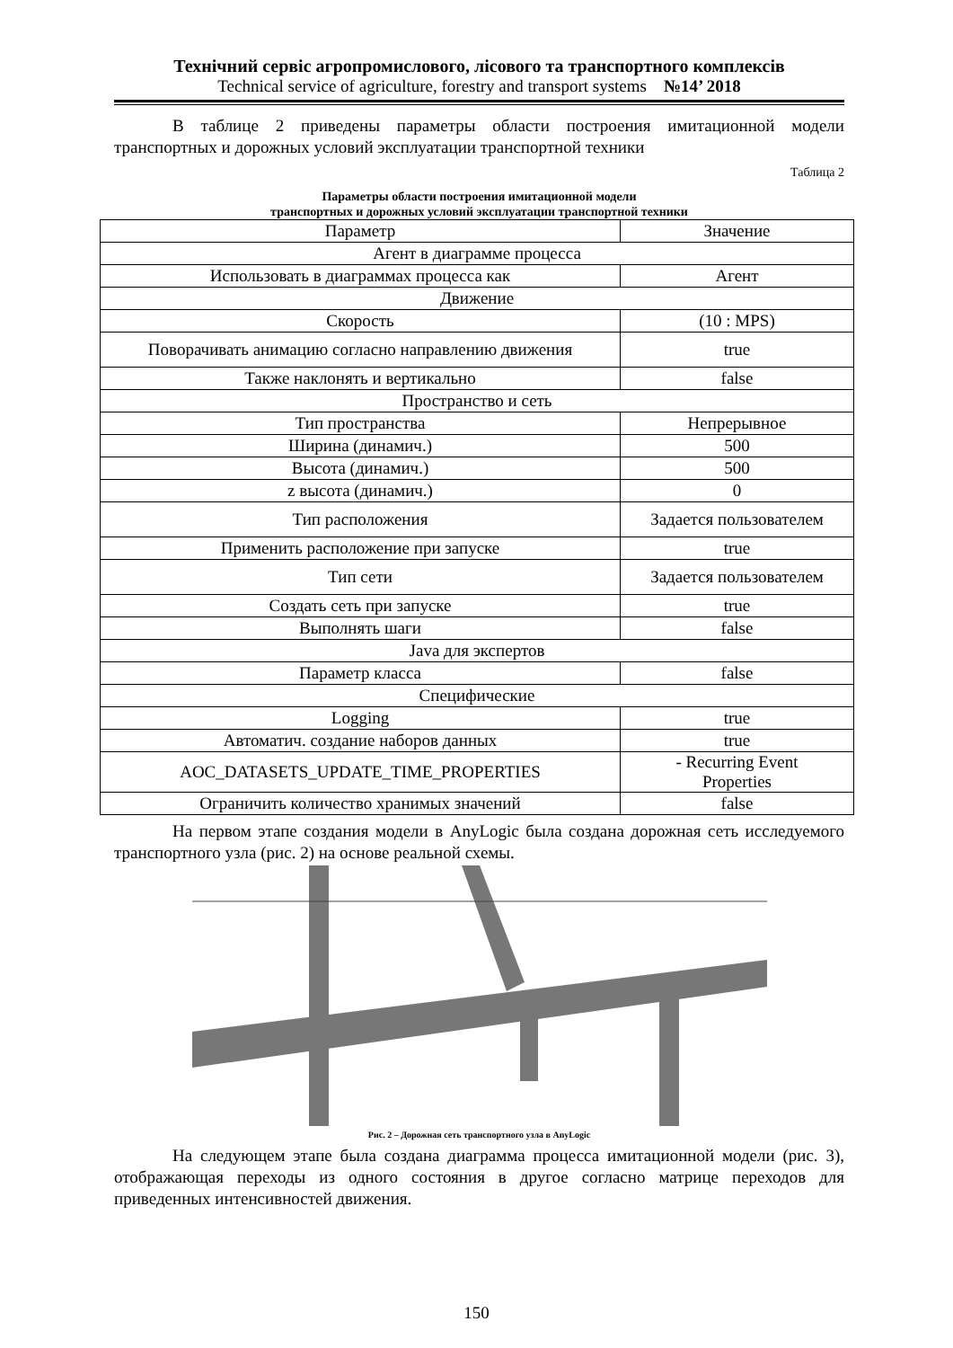Технічний сервіс агропромислового, лісового та транспортного комплексів
Technical service of agriculture, forestry and transport systems №14’ 2018
В таблице 2 приведены параметры области построения имитационной модели транспортных и дорожных условий эксплуатации транспортной техники
Таблица 2
Параметры области построения имитационной модели
транспортных и дорожных условий эксплуатации транспортной техники
| Параметр | Значение |
| --- | --- |
| Агент в диаграмме процесса | |
| Использовать в диаграммах процесса как | Агент |
| Движение | |
| Скорость | (10 : MPS) |
| Поворачивать анимацию согласно направлению движения | true |
| Также наклонять и вертикально | false |
| Пространство и сеть | |
| Тип пространства | Непрерывное |
| Ширина (динамич.) | 500 |
| Высота (динамич.) | 500 |
| z высота (динамич.) | 0 |
| Тип расположения | Задается пользователем |
| Применить расположение при запуске | true |
| Тип сети | Задается пользователем |
| Создать сеть при запуске | true |
| Выполнять шаги | false |
| Java для экспертов | |
| Параметр класса | false |
| Специфические | |
| Logging | true |
| Автоматич. создание наборов данных | true |
| AOC_DATASETS_UPDATE_TIME_PROPERTIES | - Recurring Event Properties |
| Ограничить количество хранимых значений | false |
На первом этапе создания модели в AnyLogic была создана дорожная сеть исследуемого транспортного узла (рис. 2) на основе реальной схемы.
Рис. 2 – Дорожная сеть транспортного узла в AnyLogic
На следующем этапе была создана диаграмма процесса имитационной модели (рис. 3), отображающая переходы из одного состояния в другое согласно матрице переходов для приведенных интенсивностей движения.
150